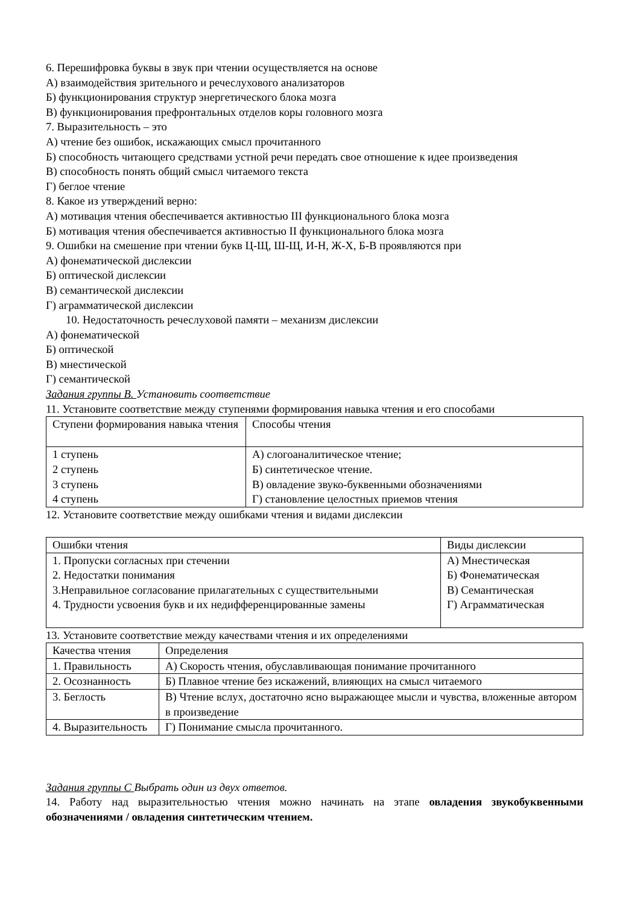6. Перешифровка буквы в звук при чтении осуществляется на основе
А) взаимодействия зрительного и речеслухового анализаторов
Б) функционирования структур энергетического блока мозга
В) функционирования префронтальных отделов коры головного мозга
7. Выразительность – это
А) чтение без ошибок, искажающих смысл прочитанного
Б) способность читающего средствами устной речи передать свое отношение к идее произведения
В) способность понять общий смысл читаемого текста
Г) беглое чтение
8. Какое из утверждений верно:
А) мотивация чтения обеспечивается активностью III функционального блока мозга
Б) мотивация чтения обеспечивается активностью II функционального блока мозга
9. Ошибки на смешение при чтении букв Ц-Щ, Ш-Щ, И-Н, Ж-Х, Б-В проявляются при
А) фонематической дислексии
Б) оптической дислексии
В) семантической дислексии
Г) аграмматической дислексии
10. Недостаточность речеслуховой памяти – механизм дислексии
А) фонематической
Б) оптической
В) мнестической
Г) семантической
Задания группы В. Установить соответствие
11. Установите соответствие между ступенями формирования навыка чтения и его способами
| Ступени формирования навыка чтения | Способы чтения |
| 1 ступень 2 ступень 3 ступень 4 ступень | А) слогоаналитическое чтение; Б) синтетическое чтение. В) овладение звуко-буквенными обозначениями Г) становление целостных приемов чтения |
12. Установите соответствие между ошибками чтения и видами дислексии
| Ошибки чтения | Виды дислексии |
| 1. Пропуски согласных при стечении 2. Недостатки понимания 3.Неправильное согласование прилагательных с существительными 4. Трудности усвоения букв и их недифференцированные замены | А) Мнестическая Б) Фонематическая В) Семантическая Г) Аграмматическая |
13. Установите соответствие между качествами чтения и их определениями
| Качества чтения | Определения |
| 1. Правильность | А) Скорость чтения, обуславливающая понимание прочитанного |
| 2. Осознанность | Б) Плавное чтение без искажений, влияющих на смысл читаемого |
| 3. Беглость | В) Чтение вслух, достаточно ясно выражающее мысли и чувства, вложенные автором в произведение |
| 4. Выразительность | Г) Понимание смысла прочитанного. |
Задания группы С Выбрать один из двух ответов.
14. Работу над выразительностью чтения можно начинать на этапе овладения звукобуквенными обозначениями / овладения синтетическим чтением.